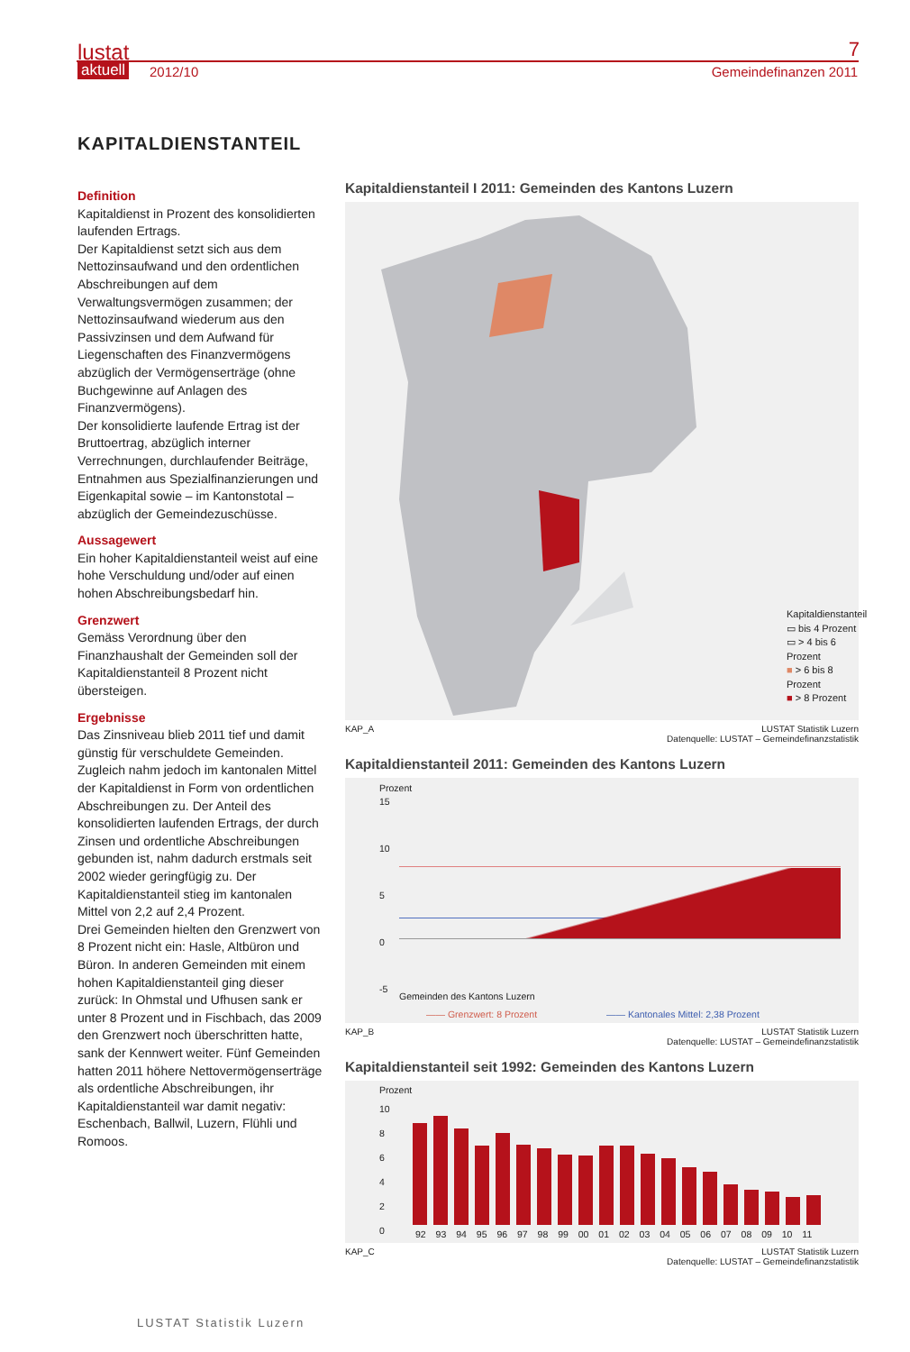lustat
aktuell 2012/10
7
Gemeindefinanzen 2011
KAPITALDIENSTANTEIL
Definition
Kapitaldienst in Prozent des konsolidierten laufenden Ertrags.
Der Kapitaldienst setzt sich aus dem Nettozinsaufwand und den ordentlichen Abschreibungen auf dem Verwaltungsvermögen zusammen; der Nettozinsaufwand wiederum aus den Passivzinsen und dem Aufwand für Liegenschaften des Finanzvermögens abzüglich der Vermögenserträge (ohne Buchgewinne auf Anlagen des Finanzvermögens).
Der konsolidierte laufende Ertrag ist der Bruttoertrag, abzüglich interner Verrechnungen, durchlaufender Beiträge, Entnahmen aus Spezialfinanzierungen und Eigenkapital sowie – im Kantonstotal – abzüglich der Gemeindezuschüsse.
Aussagewert
Ein hoher Kapitaldienstanteil weist auf eine hohe Verschuldung und/oder auf einen hohen Abschreibungsbedarf hin.
Grenzwert
Gemäss Verordnung über den Finanzhaushalt der Gemeinden soll der Kapitaldienstanteil 8 Prozent nicht übersteigen.
Ergebnisse
Das Zinsniveau blieb 2011 tief und damit günstig für verschuldete Gemeinden. Zugleich nahm jedoch im kantonalen Mittel der Kapitaldienst in Form von ordentlichen Abschreibungen zu. Der Anteil des konsolidierten laufenden Ertrags, der durch Zinsen und ordentliche Abschreibungen gebunden ist, nahm dadurch erstmals seit 2002 wieder geringfügig zu. Der Kapitaldienstanteil stieg im kantonalen Mittel von 2,2 auf 2,4 Prozent.
Drei Gemeinden hielten den Grenzwert von 8 Prozent nicht ein: Hasle, Altbüron und Büron. In anderen Gemeinden mit einem hohen Kapitaldienstanteil ging dieser zurück: In Ohmstal und Ufhusen sank er unter 8 Prozent und in Fischbach, das 2009 den Grenzwert noch überschritten hatte, sank der Kennwert weiter. Fünf Gemeinden hatten 2011 höhere Nettovermögenserträge als ordentliche Abschreibungen, ihr Kapitaldienstanteil war damit negativ: Eschenbach, Ballwil, Luzern, Flühli und Romoos.
Kapitaldienstanteil I 2011: Gemeinden des Kantons Luzern
Kapitaldienstanteil
▭ bis 4 Prozent
▭ > 4 bis 6 Prozent
■ > 6 bis 8 Prozent
■ > 8 Prozent
KAP_A LUSTAT Statistik Luzern
Datenquelle: LUSTAT – Gemeindefinanzstatistik
Kapitaldienstanteil 2011: Gemeinden des Kantons Luzern
Prozent
15
10
5
0
-5
Gemeinden des Kantons Luzern
—— Grenzwert: 8 Prozent
—— Kantonales Mittel: 2,38 Prozent
KAP_B LUSTAT Statistik Luzern
Datenquelle: LUSTAT – Gemeindefinanzstatistik
Kapitaldienstanteil seit 1992: Gemeinden des Kantons Luzern
Prozent
10
8
6
4
2
0
92 93 94 95 96 97 98 99 00 01 02 03 04 05 06 07 08 09 10 11
KAP_C LUSTAT Statistik Luzern
Datenquelle: LUSTAT – Gemeindefinanzstatistik
LUSTAT Statistik Luzern